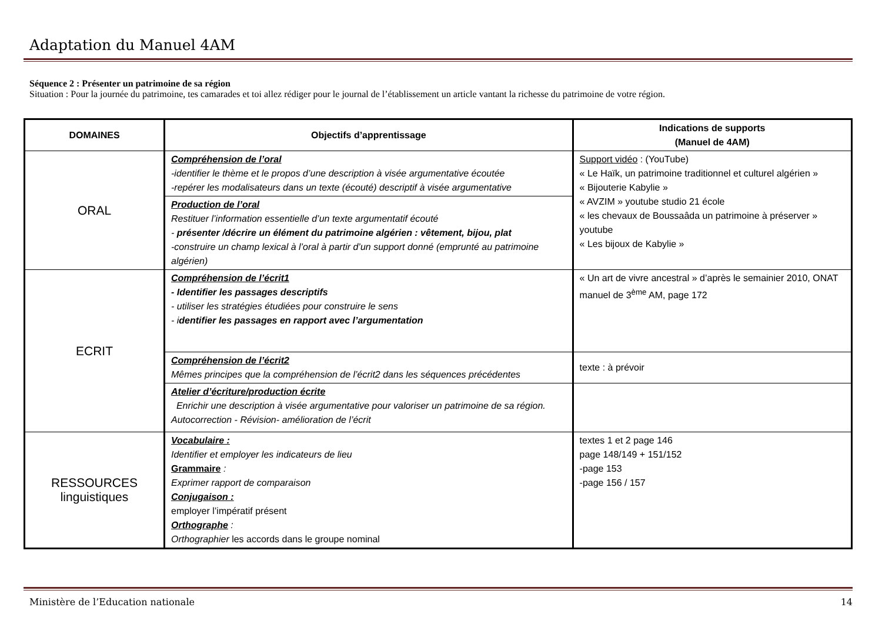Adaptation du Manuel 4AM
Séquence 2 : Présenter un patrimoine de sa région
Situation : Pour la journée du patrimoine, tes camarades et toi allez rédiger pour le journal de l’établissement un article vantant la richesse du patrimoine de votre région.
| DOMAINES | Objectifs d’apprentissage | Indications de supports (Manuel de 4AM) |
| --- | --- | --- |
| ORAL | Compréhension de l’oral -identifier le thème et le propos d’une description à visée argumentative écoutée -repérer les modalisateurs dans un texte (écouté) descriptif à visée argumentative | Support vidéo : (YouTube) « Le Haïk, un patrimoine traditionnel et culturel algérien » « Bijouterie Kabylie » « AVZIM » youtube studio 21 école « les chevaux de Boussaâda un patrimoine à préserver » youtube « Les bijoux de Kabylie » |
| | Production de l’oral Restituer l’information essentielle d’un texte argumentatif écouté - présenter /décrire un élément du patrimoine algérien : vêtement, bijou, plat -construire un champ lexical à l’oral à partir d’un support donné (emprunté au patrimoine algérien) | |
| ECRIT | Compréhension de l’écrit1 - Identifier les passages descriptifs - utiliser les stratégies étudiées pour construire le sens - i dentifier les passages en rapport avec l’argumentation | « Un art de vivre ancestral » d’après le semainier 2010, ONAT manuel de 3<sup>ème</sup> AM, page 172 |
| | Compréhension de l’écrit2 Mêmes principes que la compréhension de l’écrit2 dans les séquences précédentes | texte : à prévoir |
| | Atelier d’écriture/production écrite Enrichir une description à visée argumentative pour valoriser un patrimoine de sa région. Autocorrection - Révision- amélioration de l’écrit | |
| RESSOURCES linguistiques | Vocabulaire : Identifier et employer les indicateurs de lieu Grammaire : Exprimer rapport de comparaison Conjugaison : employer l’impératif présent Orthographe : Orthographier les accords dans le groupe nominal | textes 1 et 2 page 146 page 148/149 + 151/152 -page 153 -page 156 / 157 |
Ministère de l’Education nationale 14